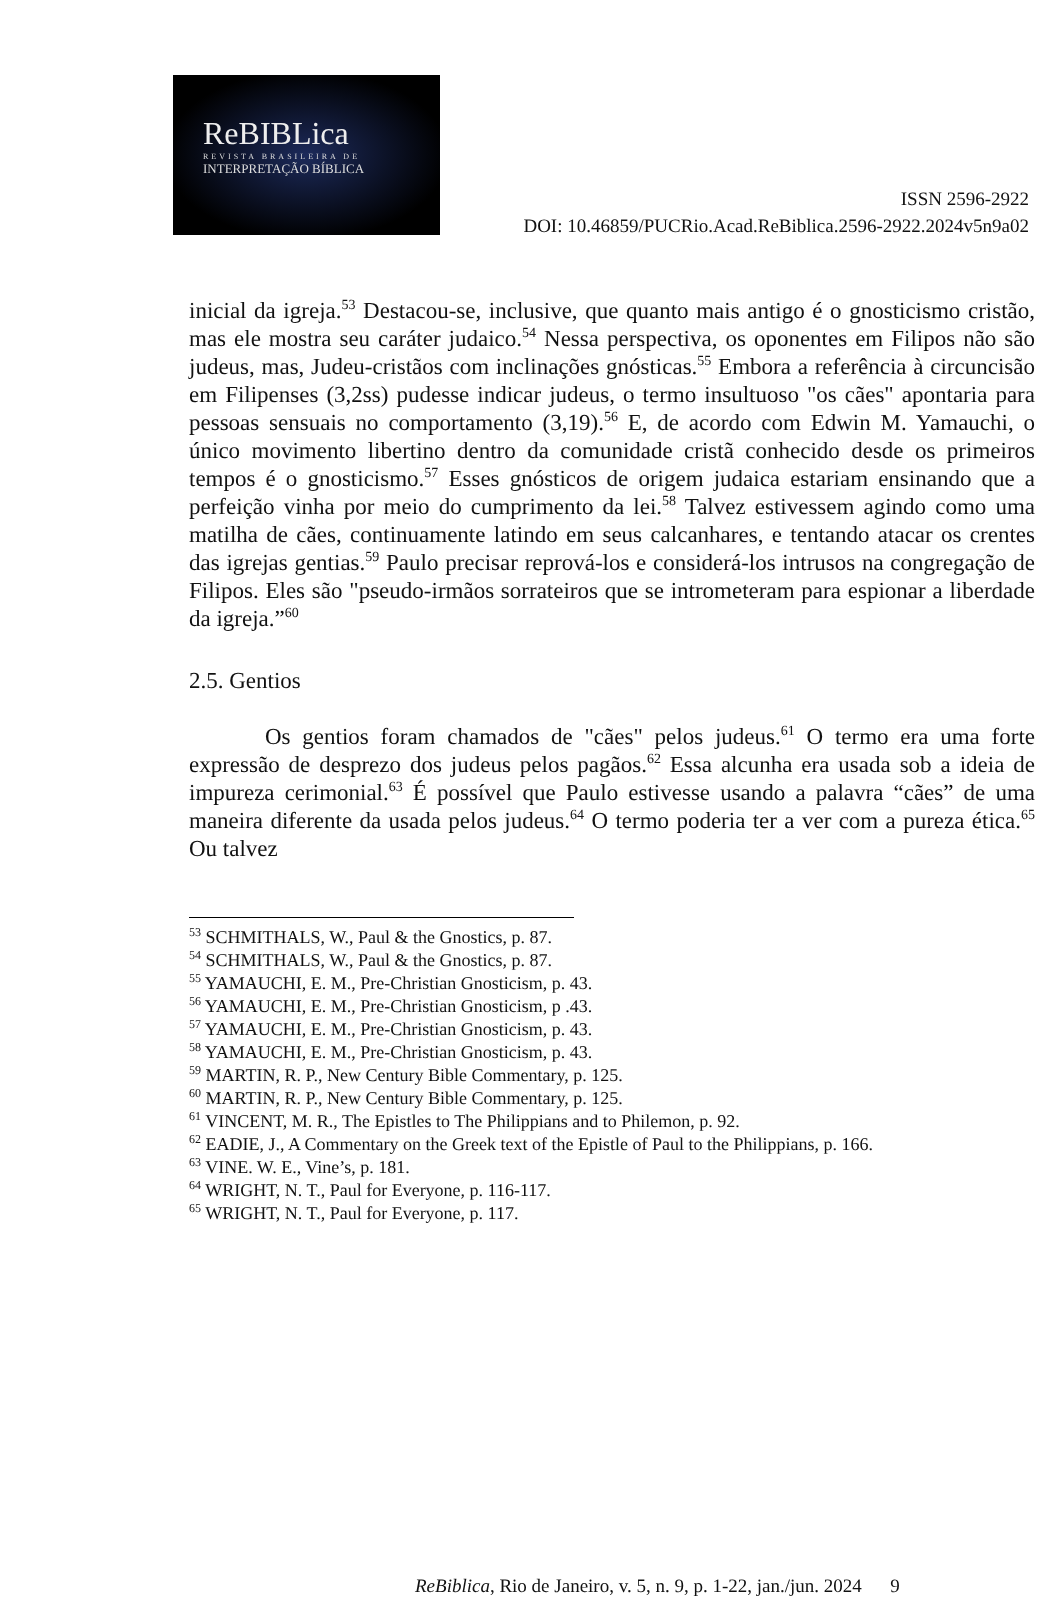ReBIBLica
REVISTA BRASILEIRA DE
INTERPRETAÇÃO BÍBLICA
ISSN 2596-2922
DOI: 10.46859/PUCRio.Acad.ReBiblica.2596-2922.2024v5n9a02
inicial da igreja.<sup>53</sup> Destacou-se, inclusive, que quanto mais antigo é o gnosticismo cristão, mas ele mostra seu caráter judaico.<sup>54</sup> Nessa perspectiva, os oponentes em Filipos não são judeus, mas, Judeu-cristãos com inclinações gnósticas.<sup>55</sup> Embora a referência à circuncisão em Filipenses (3,2ss) pudesse indicar judeus, o termo insultuoso "os cães" apontaria para pessoas sensuais no comportamento (3,19).<sup>56</sup> E, de acordo com Edwin M. Yamauchi, o único movimento libertino dentro da comunidade cristã conhecido desde os primeiros tempos é o gnosticismo.<sup>57</sup> Esses gnósticos de origem judaica estariam ensinando que a perfeição vinha por meio do cumprimento da lei.<sup>58</sup> Talvez estivessem agindo como uma matilha de cães, continuamente latindo em seus calcanhares, e tentando atacar os crentes das igrejas gentias.<sup>59</sup> Paulo precisar reprová-los e considerá-los intrusos na congregação de Filipos. Eles são "pseudo-irmãos sorrateiros que se intrometeram para espionar a liberdade da igreja.”<sup>60</sup>
2.5. Gentios
Os gentios foram chamados de "cães" pelos judeus.<sup>61</sup> O termo era uma forte expressão de desprezo dos judeus pelos pagãos.<sup>62</sup> Essa alcunha era usada sob a ideia de impureza cerimonial.<sup>63</sup> É possível que Paulo estivesse usando a palavra “cães” de uma maneira diferente da usada pelos judeus.<sup>64</sup> O termo poderia ter a ver com a pureza ética.<sup>65</sup> Ou talvez
<sup>53</sup> SCHMITHALS, W., Paul & the Gnostics, p. 87.
<sup>54</sup> SCHMITHALS, W., Paul & the Gnostics, p. 87.
<sup>55</sup> YAMAUCHI, E. M., Pre-Christian Gnosticism, p. 43.
<sup>56</sup> YAMAUCHI, E. M., Pre-Christian Gnosticism, p .43.
<sup>57</sup> YAMAUCHI, E. M., Pre-Christian Gnosticism, p. 43.
<sup>58</sup> YAMAUCHI, E. M., Pre-Christian Gnosticism, p. 43.
<sup>59</sup> MARTIN, R. P., New Century Bible Commentary, p. 125.
<sup>60</sup> MARTIN, R. P., New Century Bible Commentary, p. 125.
<sup>61</sup> VINCENT, M. R., The Epistles to The Philippians and to Philemon, p. 92.
<sup>62</sup> EADIE, J., A Commentary on the Greek text of the Epistle of Paul to the Philippians, p. 166.
<sup>63</sup> VINE. W. E., Vine’s, p. 181.
<sup>64</sup> WRIGHT, N. T., Paul for Everyone, p. 116-117.
<sup>65</sup> WRIGHT, N. T., Paul for Everyone, p. 117.
ReBiblica, Rio de Janeiro, v. 5, n. 9, p. 1-22, jan./jun. 2024 9